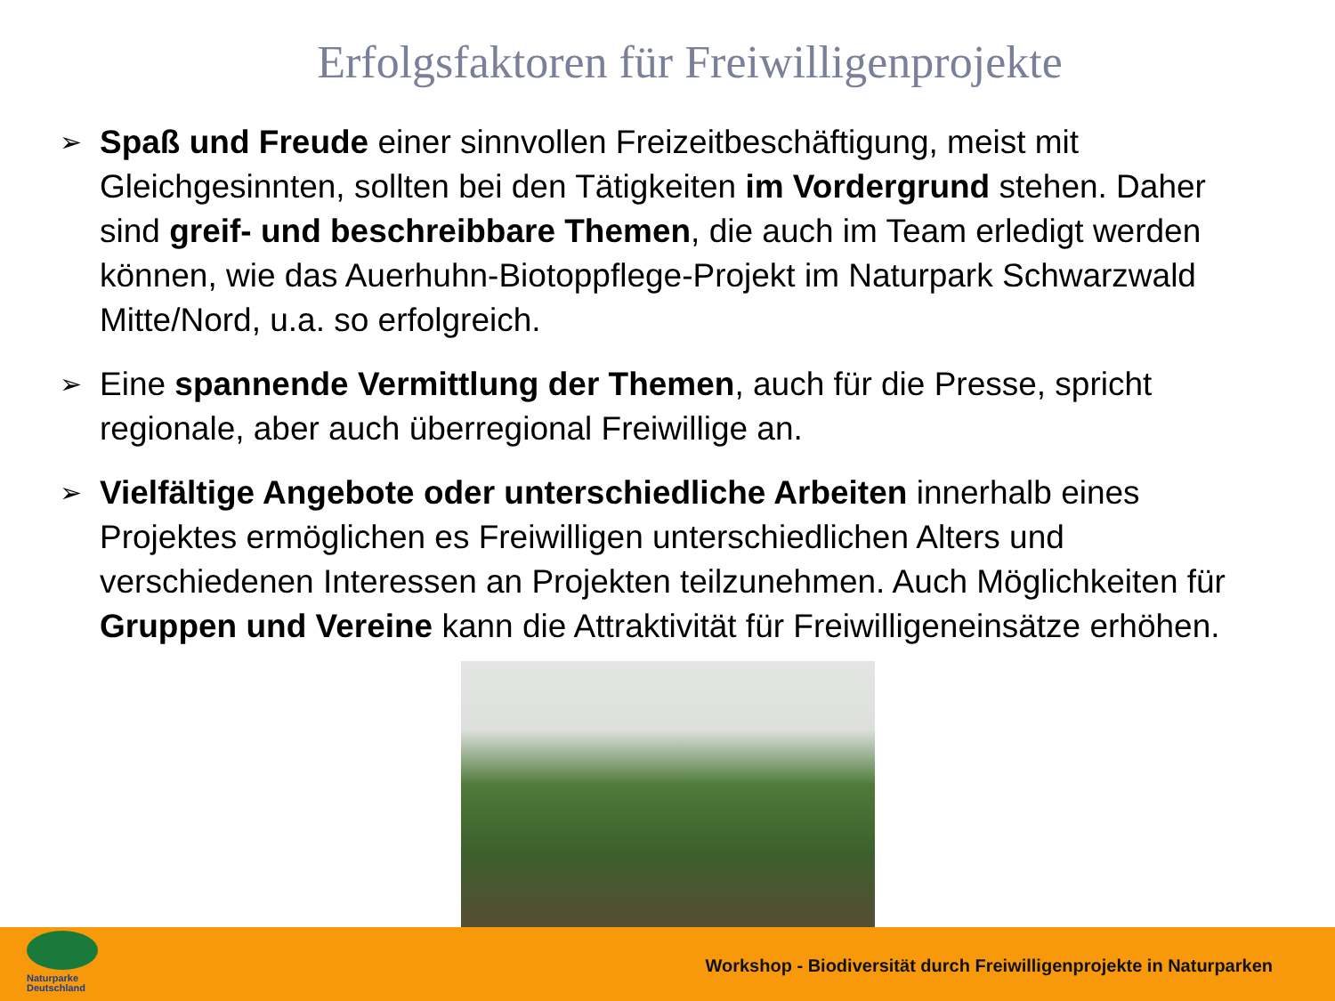Erfolgsfaktoren für Freiwilligenprojekte
➢ Spaß und Freude einer sinnvollen Freizeitbeschäftigung, meist mit Gleichgesinnten, sollten bei den Tätigkeiten im Vordergrund stehen. Daher sind greif- und beschreibbare Themen, die auch im Team erledigt werden können, wie das Auerhuhn-Biotoppflege-Projekt im Naturpark Schwarzwald Mitte/Nord, u.a. so erfolgreich.
➢ Eine spannende Vermittlung der Themen, auch für die Presse, spricht regionale, aber auch überregional Freiwillige an.
➢ Vielfältige Angebote oder unterschiedliche Arbeiten innerhalb eines Projektes ermöglichen es Freiwilligen unterschiedlichen Alters und verschiedenen Interessen an Projekten teilzunehmen. Auch Möglichkeiten für Gruppen und Vereine kann die Attraktivität für Freiwilligeneinsätze erhöhen.
Naturparke
Deutschland
Workshop - Biodiversität durch Freiwilligenprojekte in Naturparken